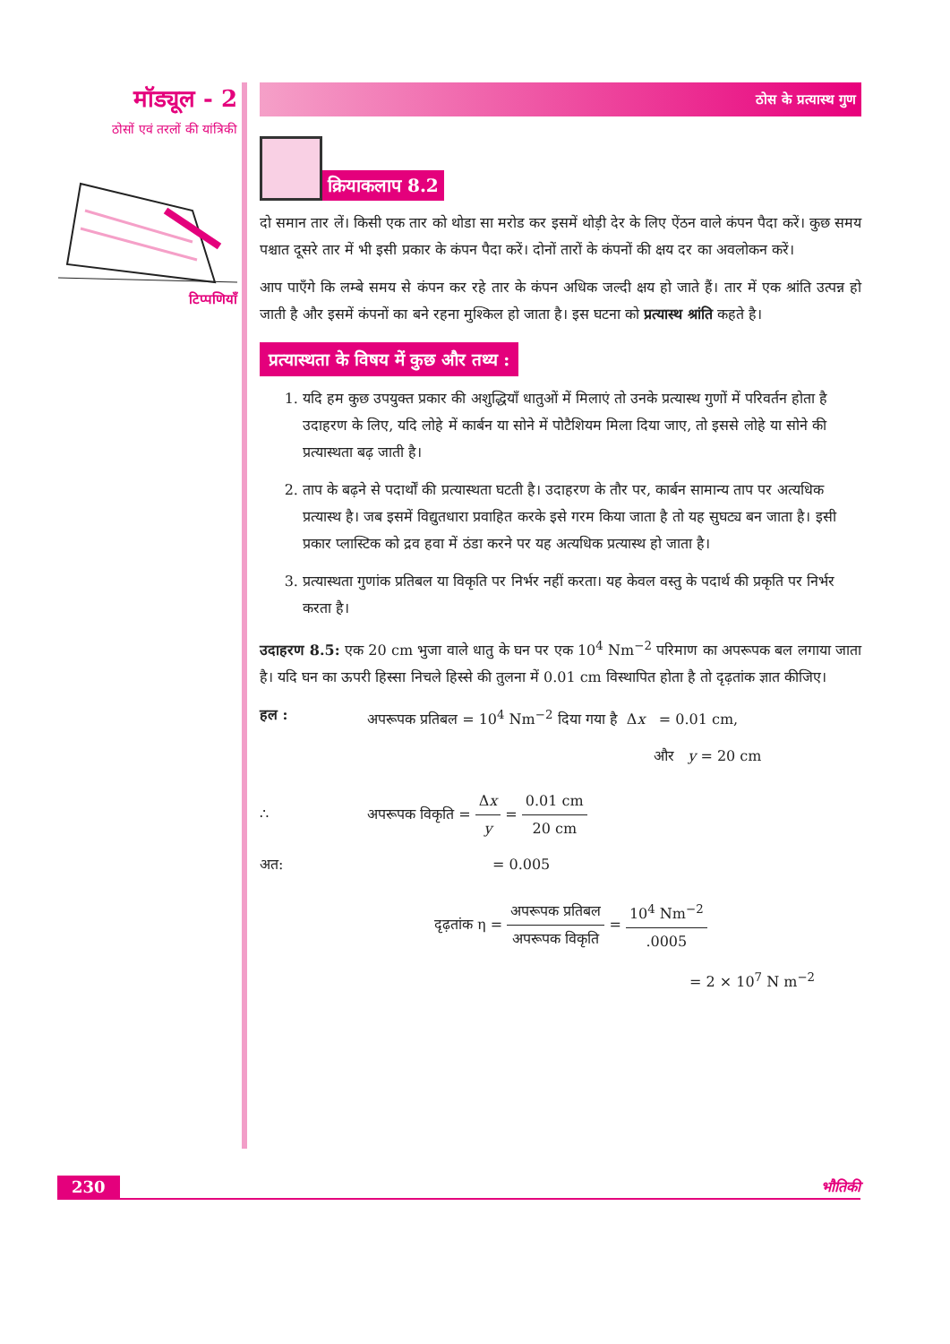मॉड्यूल - 2
ठोसों एवं तरलों की यांत्रिकी
टिप्पणियाँ
ठोस के प्रत्यास्थ गुण
क्रियाकलाप 8.2
दो समान तार लें। किसी एक तार को थोडा सा मरोड कर इसमें थोड़ी देर के लिए ऐंठन वाले कंपन पैदा करें। कुछ समय पश्चात दूसरे तार में भी इसी प्रकार के कंपन पैदा करें। दोनों तारों के कंपनों की क्षय दर का अवलोकन करें।
आप पाएँगे कि लम्बे समय से कंपन कर रहे तार के कंपन अधिक जल्दी क्षय हो जाते हैं। तार में एक श्रांति उत्पन्न हो जाती है और इसमें कंपनों का बने रहना मुश्किल हो जाता है। इस घटना को प्रत्यास्थ श्रांति कहते है।
प्रत्यास्थता के विषय में कुछ और तथ्य :
1. यदि हम कुछ उपयुक्त प्रकार की अशुद्धियाँ धातुओं में मिलाएं तो उनके प्रत्यास्थ गुणों में परिवर्तन होता है उदाहरण के लिए, यदि लोहे में कार्बन या सोने में पोटैशियम मिला दिया जाए, तो इससे लोहे या सोने की प्रत्यास्थता बढ़ जाती है।
2. ताप के बढ़ने से पदार्थों की प्रत्यास्थता घटती है। उदाहरण के तौर पर, कार्बन सामान्य ताप पर अत्यधिक प्रत्यास्थ है। जब इसमें विद्युतधारा प्रवाहित करके इसे गरम किया जाता है तो यह सुघट्य बन जाता है। इसी प्रकार प्लास्टिक को द्रव हवा में ठंडा करने पर यह अत्यधिक प्रत्यास्थ हो जाता है।
3. प्रत्यास्थता गुणांक प्रतिबल या विकृति पर निर्भर नहीं करता। यह केवल वस्तु के पदार्थ की प्रकृति पर निर्भर करता है।
उदाहरण 8.5: एक 20 cm भुजा वाले धातु के घन पर एक 10<sup>4</sup> Nm<sup>−2</sup> परिमाण का अपरूपक बल लगाया जाता है। यदि घन का ऊपरी हिस्सा निचले हिस्से की तुलना में 0.01 cm विस्थापित होता है तो दृढ़तांक ज्ञात कीजिए।
हल : अपरूपक प्रतिबल = 10<sup>4</sup> Nm<sup>−2</sup> दिया गया है Δx = 0.01 cm,
और y = 20 cm
∴ अपरूपक विकृति = Δx y = 0.01 cm 20 cm
अत: = 0.005
दृढ़तांक η = अपरूपक प्रतिबल अपरूपक विकृति = 10<sup>4</sup> Nm<sup>−2</sup>.0005
= 2 × 10<sup>7</sup> N m<sup>−2</sup>
230 भौतिकी